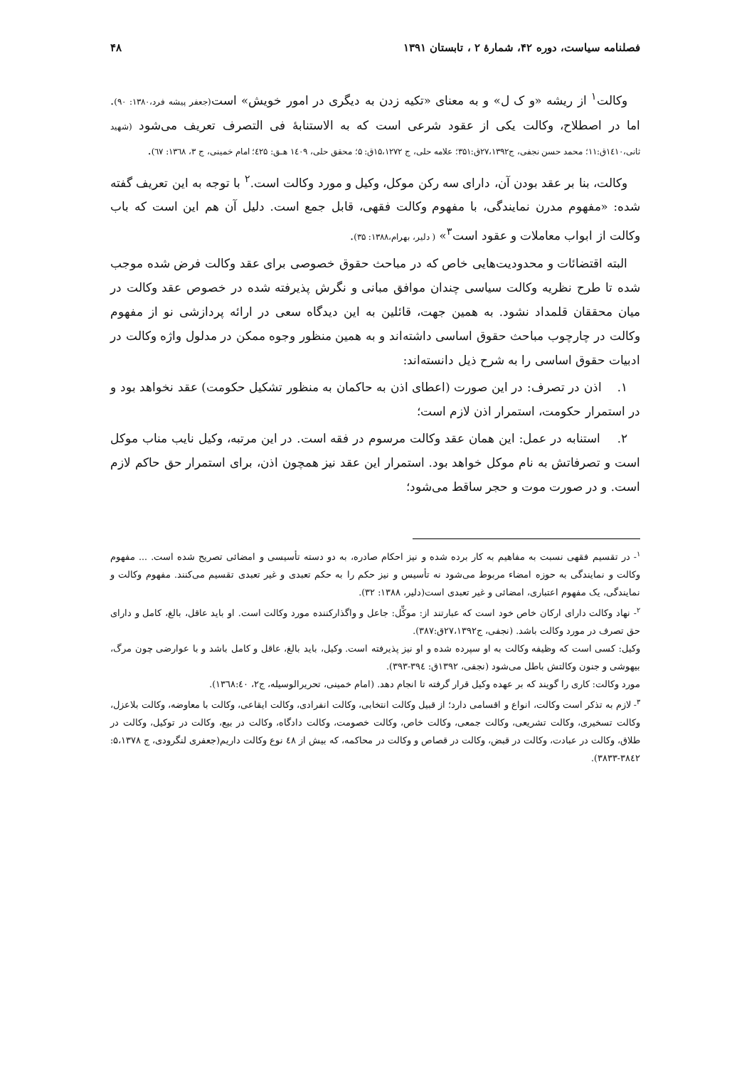فصلنامه سیاست، دوره ۴۲، شمارۀ ۲ ، تابستان ۱۳۹۱ ۴۸
وکالت<sup>۱</sup> از ریشه «و ک ل» و به معنای «تکیه زدن به دیگری در امور خویش» است(جعفر پیشه فرد،۱۳۸۰: ۹۰). اما در اصطلاح، وکالت یکی از عقود شرعی است که به الاستنابهٔ فی التصرف تعریف می‌شود (شهید ثانی،۱٤۱۰ق:۱۱؛ محمد حسن نجفی، ج۲۷،۱۳۹۲ق:۳۵۱؛ علامه حلی، ج ۱۵،۱۲۷۲ق: ۵؛ محقق حلی، ۱٤۰۹ هـق: ٤۲۵؛ امام خمینی، ج ۳، ۱۳٦۸: ٦۷).
وکالت، بنا بر عقد بودن آن، دارای سه رکن موکل، وکیل و مورد وکالت است.<sup>۲</sup> با توجه به این تعریف گفته شده: «مفهوم مدرن نمایندگی، با مفهوم وکالت فقهی، قابل جمع است. دلیل آن هم این است که باب وکالت از ابواب معاملات و عقود است<sup>۳</sup>» ( دلیر، بهرام،۱۳۸۸: ۳۵).
البته اقتضائات و محدودیت‌هایی خاص که در مباحث حقوق خصوصی برای عقد وکالت فرض شده موجب شده تا طرح نظریه وکالت سیاسی چندان موافق مبانی و نگرش پذیرفته شده در خصوص عقد وکالت در میان محققان قلمداد نشود. به همین جهت، قائلین به این دیدگاه سعی در ارائه پردازشی نو از مفهوم وکالت در چارچوب مباحث حقوق اساسی داشته‌اند و به همین منظور وجوه ممکن در مدلول واژه وکالت در ادبیات حقوق اساسی را به شرح ذیل دانسته‌اند:
۱. اذن در تصرف: در این صورت (اعطای اذن به حاکمان به منظور تشکیل حکومت) عقد نخواهد بود و در استمرار حکومت، استمرار اذن لازم است؛
۲. استنابه در عمل: این همان عقد وکالت مرسوم در فقه است. در این مرتبه، وکیل نایب مناب موکل است و تصرفاتش به نام موکل خواهد بود. استمرار این عقد نیز همچون اذن، برای استمرار حق حاکم لازم است. و در صورت موت و حجر ساقط می‌شود؛
<sup>۱</sup>- در تقسیم فقهی نسبت به مفاهیم به کار برده شده و نیز احکام صادره، به دو دسته تأسیسی و امضائی تصریح شده است. ... مفهوم وکالت و نمایندگی به حوزه امضاء مربوط می‌شود نه تأسیس و نیز حکم را به حکم تعبدی و غیر تعبدی تقسیم می‌کنند. مفهوم وکالت و نمایندگی، یک مفهوم اعتباری، امضائی و غیر تعبدی است(دلیر، ۱۳۸۸: ۳۲).
<sup>۲</sup>- نهاد وکالت دارای ارکان خاص خود است که عبارتند از: موکِّل: جاعل و واگذارکننده مورد وکالت است. او باید عاقل، بالغ، کامل و دارای حق تصرف در مورد وکالت باشد. (نجفی، ج۲۷،۱۳۹۲ق:۳۸۷).
وکیل: کسی است که وظیفه وکالت به او سپرده شده و او نیز پذیرفته است. وکیل، باید بالغ، عاقل و کامل باشد و با عوارضی چون مرگ، بیهوشی و جنون وکالتش باطل می‌شود (نجفی، ۱۳۹۲ق: ۳۹٤-۳۹۳).
مورد وکالت: کاری را گویند که بر عهده وکیل قرار گرفته تا انجام دهد. (امام خمینی، تحریرالوسیله، ج۲، ۱۳٦۸:٤۰).
<sup>۳</sup>- لازم به تذکر است وکالت، انواع و اقسامی دارد؛ از قبیل وکالت انتخابی، وکالت انفرادی، وکالت ایقاعی، وکالت با معاوضه، وکالت بلاعزل، وکالت تسخیری، وکالت تشریعی، وکالت جمعی، وکالت خاص، وکالت خصومت، وکالت دادگاه، وکالت در بیع، وکالت در توکیل، وکالت در طلاق، وکالت در عبادت، وکالت در قبض، وکالت در قصاص و وکالت در محاکمه، که بیش از ٤۸ نوع وکالت داریم(جعفری لنگرودی، ج ۵،۱۳۷۸: ۳۸٤۲-۳۸۳۳).